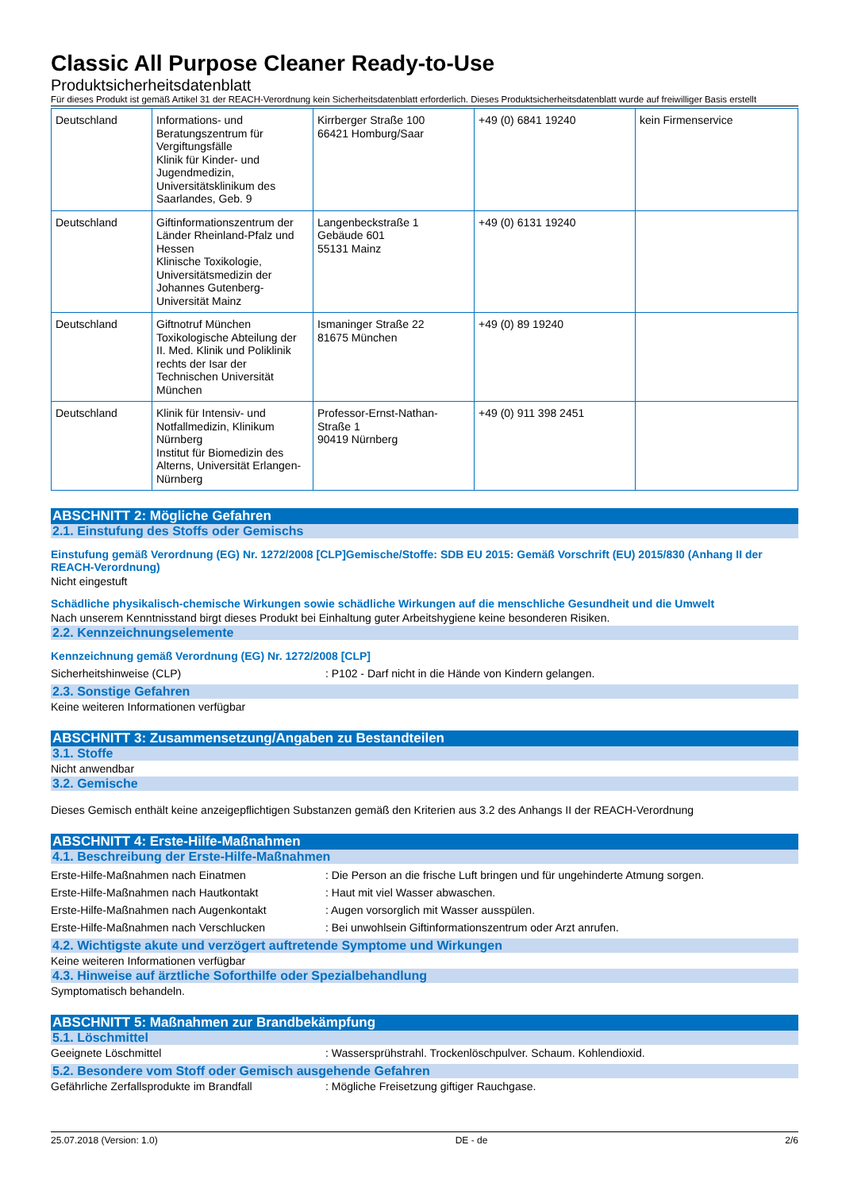Classic All Purpose Cleaner Ready-to-Use
Produktsicherheitsdatenblatt
Für dieses Produkt ist gemäß Artikel 31 der REACH-Verordnung kein Sicherheitsdatenblatt erforderlich. Dieses Produktsicherheitsdatenblatt wurde auf freiwilliger Basis erstellt
| Deutschland | Informations- und Beratungszentrum für Vergiftungsfälle Klinik für Kinder- und Jugendmedizin, Universitätsklinikum des Saarlandes, Geb. 9 | Kirrberger Straße 100 66421 Homburg/Saar | +49 (0) 6841 19240 | kein Firmenservice |
| Deutschland | Giftinformationszentrum der Länder Rheinland-Pfalz und Hessen Klinische Toxikologie, Universitätsmedizin der Johannes Gutenberg-Universität Mainz | Langenbeckstraße 1 Gebäude 601 55131 Mainz | +49 (0) 6131 19240 | |
| Deutschland | Giftnotruf München Toxikologische Abteilung der II. Med. Klinik und Poliklinik rechts der Isar der Technischen Universität München | Ismaninger Straße 22 81675 München | +49 (0) 89 19240 | |
| Deutschland | Klinik für Intensiv- und Notfallmedizin, Klinikum Nürnberg Institut für Biomedizin des Alterns, Universität Erlangen-Nürnberg | Professor-Ernst-Nathan-Straße 1 90419 Nürnberg | +49 (0) 911 398 2451 | |
ABSCHNITT 2: Mögliche Gefahren
2.1. Einstufung des Stoffs oder Gemischs
Einstufung gemäß Verordnung (EG) Nr. 1272/2008 [CLP]Gemische/Stoffe: SDB EU 2015: Gemäß Vorschrift (EU) 2015/830 (Anhang II der REACH-Verordnung)
Nicht eingestuft
Schädliche physikalisch-chemische Wirkungen sowie schädliche Wirkungen auf die menschliche Gesundheit und die Umwelt
Nach unserem Kenntnisstand birgt dieses Produkt bei Einhaltung guter Arbeitshygiene keine besonderen Risiken.
2.2. Kennzeichnungselemente
Kennzeichnung gemäß Verordnung (EG) Nr. 1272/2008 [CLP]
Sicherheitshinweise (CLP): P102 - Darf nicht in die Hände von Kindern gelangen.
2.3. Sonstige Gefahren
Keine weiteren Informationen verfügbar
ABSCHNITT 3: Zusammensetzung/Angaben zu Bestandteilen
3.1. Stoffe
Nicht anwendbar
3.2. Gemische
Dieses Gemisch enthält keine anzeigepflichtigen Substanzen gemäß den Kriterien aus 3.2 des Anhangs II der REACH-Verordnung
ABSCHNITT 4: Erste-Hilfe-Maßnahmen
4.1. Beschreibung der Erste-Hilfe-Maßnahmen
Erste-Hilfe-Maßnahmen nach Einatmen: Die Person an die frische Luft bringen und für ungehinderte Atmung sorgen.
Erste-Hilfe-Maßnahmen nach Hautkontakt: Haut mit viel Wasser abwaschen.
Erste-Hilfe-Maßnahmen nach Augenkontakt: Augen vorsorglich mit Wasser ausspülen.
Erste-Hilfe-Maßnahmen nach Verschlucken: Bei unwohlsein Giftinformationszentrum oder Arzt anrufen.
4.2. Wichtigste akute und verzögert auftretende Symptome und Wirkungen
Keine weiteren Informationen verfügbar
4.3. Hinweise auf ärztliche Soforthilfe oder Spezialbehandlung
Symptomatisch behandeln.
ABSCHNITT 5: Maßnahmen zur Brandbekämpfung
5.1. Löschmittel
Geeignete Löschmittel: Wassersprühstrahl. Trockenlöschpulver. Schaum. Kohlendioxid.
5.2. Besondere vom Stoff oder Gemisch ausgehende Gefahren
Gefährliche Zerfallsprodukte im Brandfall: Mögliche Freisetzung giftiger Rauchgase.
25.07.2018 (Version: 1.0) DE - de 2/6